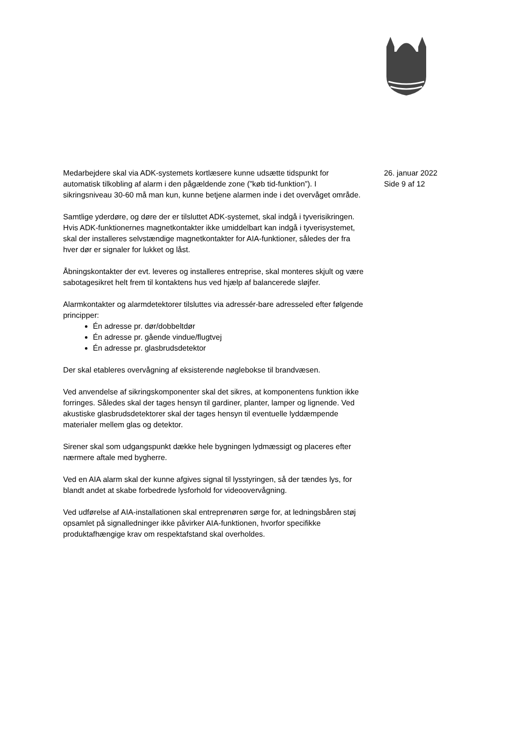Medarbejdere skal via ADK-systemets kortlæsere kunne udsætte tidspunkt for automatisk tilkobling af alarm i den pågældende zone (”køb tid-funktion”). I sikringsniveau 30-60 må man kun, kunne betjene alarmen inde i det overvåget område.
Samtlige yderdøre, og døre der er tilsluttet ADK-systemet, skal indgå i tyverisikringen. Hvis ADK-funktionernes magnetkontakter ikke umiddelbart kan indgå i tyverisystemet, skal der installeres selvstændige magnetkontakter for AIA-funktioner, således der fra hver dør er signaler for lukket og låst.
Åbningskontakter der evt. leveres og installeres entreprise, skal monteres skjult og være sabotagesikret helt frem til kontaktens hus ved hjælp af balancerede sløjfer.
Alarmkontakter og alarmdetektorer tilsluttes via adressér-bare adresseled efter følgende principper:
Én adresse pr. dør/dobbeltdør
Én adresse pr. gående vindue/flugtvej
Én adresse pr. glasbrudsdetektor
Der skal etableres overvågning af eksisterende nøglebokse til brandvæsen.
Ved anvendelse af sikringskomponenter skal det sikres, at komponentens funktion ikke forringes. Således skal der tages hensyn til gardiner, planter, lamper og lignende. Ved akustiske glasbrudsdetektorer skal der tages hensyn til eventuelle lyddæmpende materialer mellem glas og detektor.
Sirener skal som udgangspunkt dække hele bygningen lydmæssigt og placeres efter nærmere aftale med bygherre.
Ved en AIA alarm skal der kunne afgives signal til lysstyringen, så der tændes lys, for blandt andet at skabe forbedrede lysforhold for videoovervågning.
Ved udførelse af AIA-installationen skal entreprenøren sørge for, at ledningsbåren støj opsamlet på signalledninger ikke påvirker AIA-funktionen, hvorfor specifikke produktafhængige krav om respektafstand skal overholdes.
26. januar 2022
Side 9 af 12